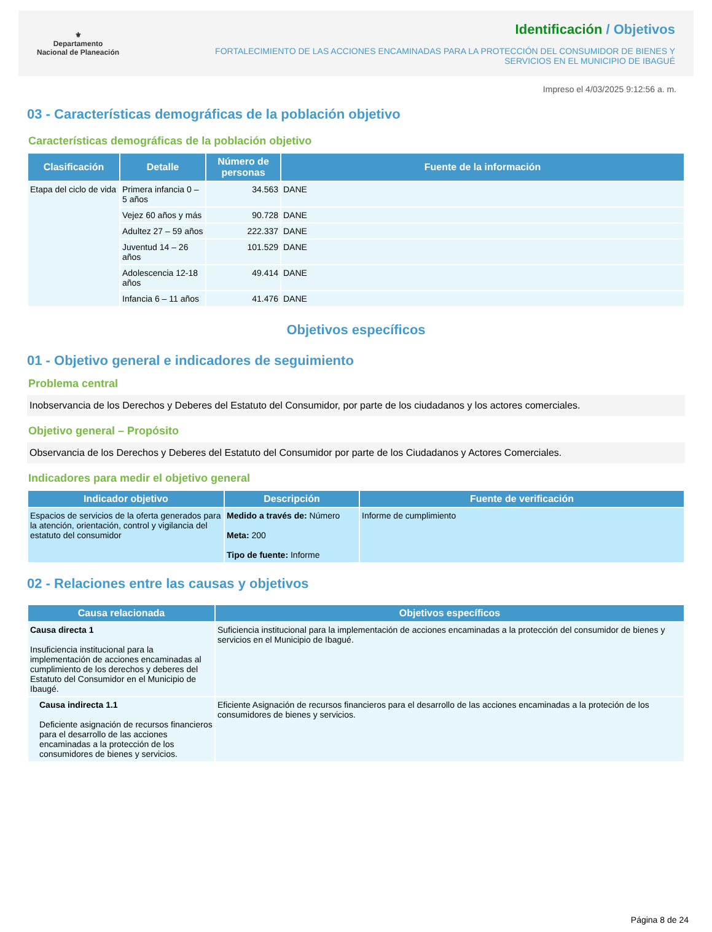⚜
Departamento
Nacional de Planeación
Identificación / Objetivos
FORTALECIMIENTO DE LAS ACCIONES ENCAMINADAS PARA LA PROTECCIÓN DEL CONSUMIDOR DE BIENES Y
SERVICIOS EN EL MUNICIPIO DE IBAGUÉ
Impreso el 4/03/2025 9:12:56 a. m.
03 - Características demográficas de la población objetivo
Características demográficas de la población objetivo
| Clasificación | Detalle | Número de personas | Fuente de la información |
| --- | --- | --- | --- |
| Etapa del ciclo de vida | Primera infancia 0 – 5 años | 34.563 | DANE |
| | Vejez 60 años y más | 90.728 | DANE |
| | Adultez 27 – 59 años | 222.337 | DANE |
| | Juventud 14 – 26 años | 101.529 | DANE |
| | Adolescencia 12-18 años | 49.414 | DANE |
| | Infancia 6 – 11 años | 41.476 | DANE |
Objetivos específicos
01 - Objetivo general e indicadores de seguimiento
Problema central
Inobservancia de los Derechos y Deberes del Estatuto del Consumidor, por parte de los ciudadanos y los actores comerciales.
Objetivo general – Propósito
Observancia de los Derechos y Deberes del Estatuto del Consumidor por parte de los Ciudadanos y Actores Comerciales.
Indicadores para medir el objetivo general
| Indicador objetivo | Descripción | Fuente de verificación |
| --- | --- | --- |
| Espacios de servicios de la oferta generados para la atención, orientación, control y vigilancia del estatuto del consumidor | Medido a través de: Número Meta: 200 Tipo de fuente: Informe | Informe de cumplimiento |
02 - Relaciones entre las causas y objetivos
| Causa relacionada | Objetivos específicos |
| --- | --- |
| Causa directa 1 Insuficiencia institucional para la implementación de acciones encaminadas al cumplimiento de los derechos y deberes del Estatuto del Consumidor en el Municipio de Ibaugé. | Suficiencia institucional para la implementación de acciones encaminadas a la protección del consumidor de bienes y servicios en el Municipio de Ibagué. |
| Causa indirecta 1.1 Deficiente asignación de recursos financieros para el desarrollo de las acciones encaminadas a la protección de los consumidores de bienes y servicios. | Eficiente Asignación de recursos financieros para el desarrollo de las acciones encaminadas a la proteción de los consumidores de bienes y servicios. |
Página 8 de 24